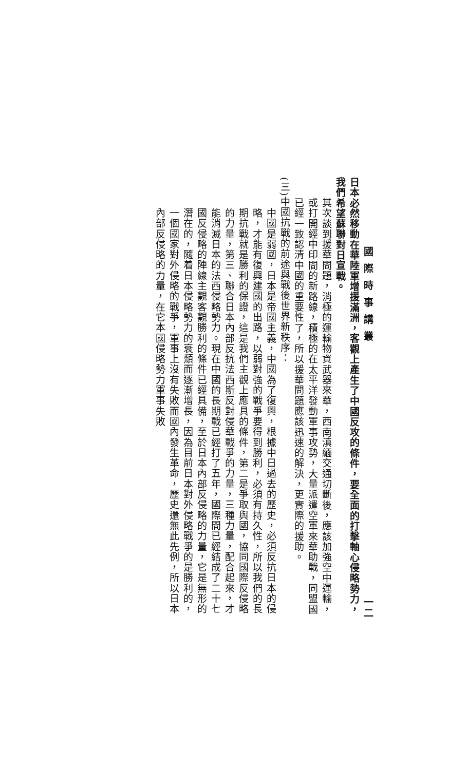國際時事講叢 一二
日本必然移動在華陸軍增援滿洲，客觀上產生了中國反攻的條件，要全面的打擊軸心侵略勢力，我們希望蘇聯對日宣戰。
其次談到援華問題，消極的運輸物資武器來華，西南滇緬交通切斷後，應該加強空中運輸，或打開經中印間的新路線，積極的在太平洋發動軍事攻勢，大量派遣空軍來華助戰，同盟國已經一致認清中國的重要性了，所以援華問題應該迅速的解決，更實際的援助。
(三)中國抗戰的前途與戰後世界新秩序：
中國是弱國，日本是帝國主義，中國為了復興，根據中日過去的歷史，必須反抗日本的侵略，才能有復興建國的出路，以弱對強的戰爭要得到勝利，必須有持久性，所以我們的長期抗戰就是勝利的保證，這是我們主觀上應具的條件，第二是爭取與國，協同國際反侵略的力量，第三、聯合日本內部反抗法西斯反對侵華戰爭的力量，三種力量，配合起來，才能消滅日本的法西侵略勢力。現在中國的長期戰已經打了五年，國際間已經結成了二十七國反侵略的陣線主觀客觀勝利的條件已經具備，至於日本內部反侵略的力量，它是無形的潛在的，隨着日本侵略勢力的衰頹而逐漸增長，因為目前日本對外侵略戰爭的是勝利的，一個國家對外侵略的戰爭，軍事上沒有失敗而國內發生革命，歷史還無此先例，所以日本內部反侵略的力量，在它本國侵略勢力軍事失敗